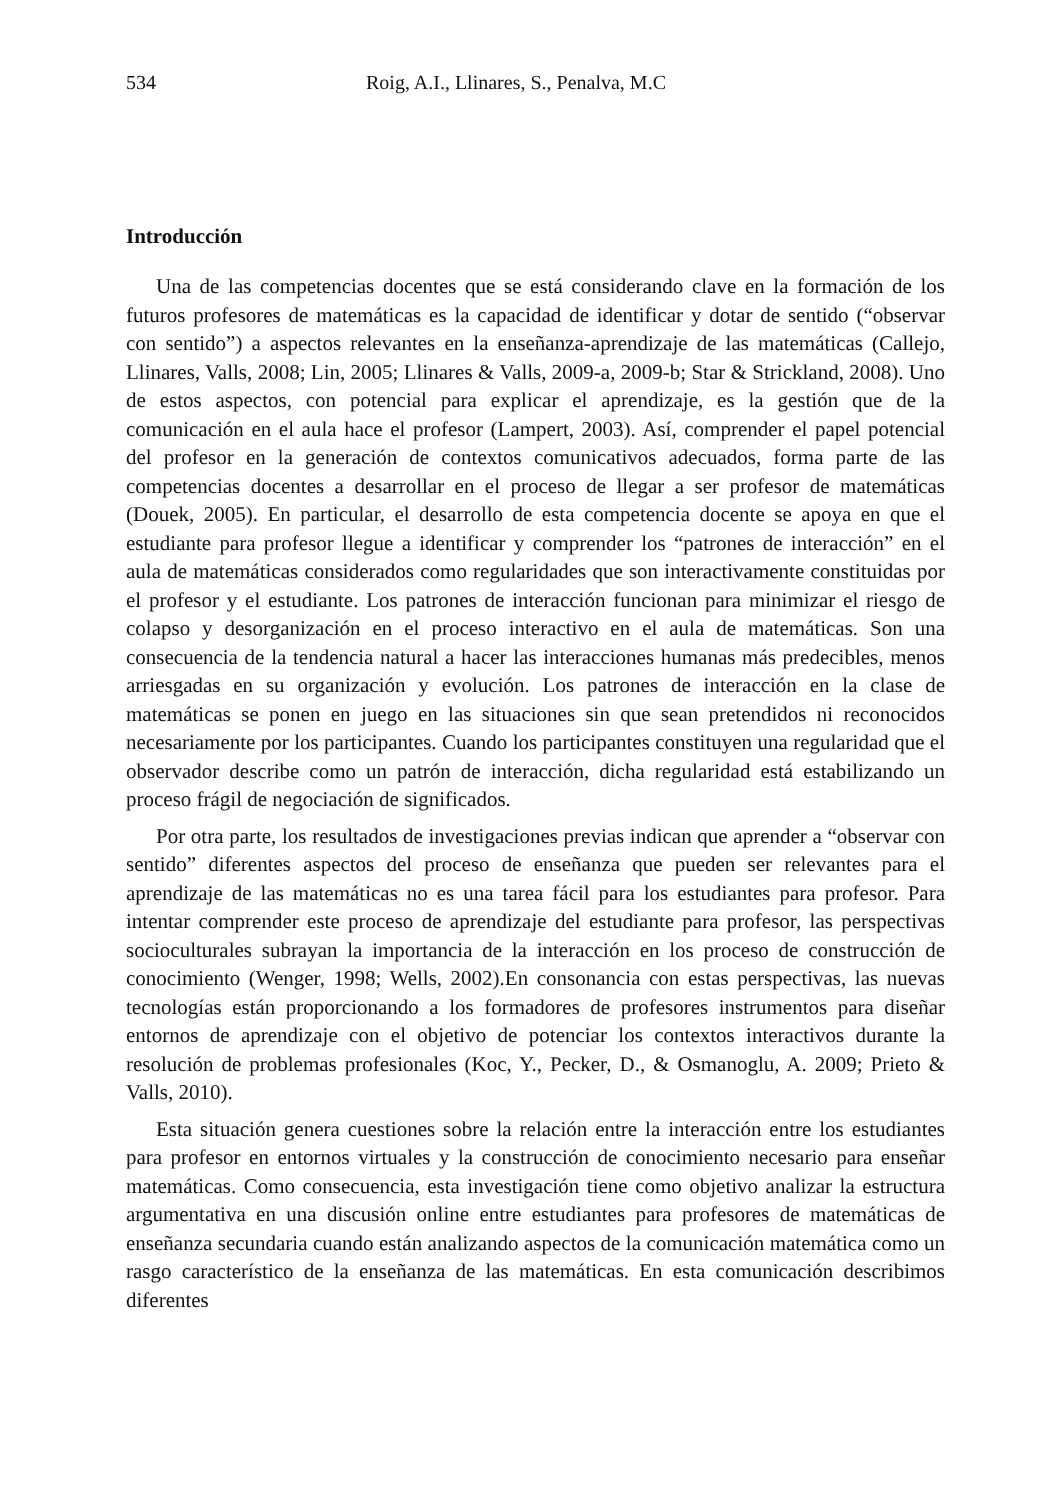534 Roig, A.I., Llinares, S., Penalva, M.C
Introducción
Una de las competencias docentes que se está considerando clave en la formación de los futuros profesores de matemáticas es la capacidad de identificar y dotar de sentido (“observar con sentido”) a aspectos relevantes en la enseñanza-aprendizaje de las matemáticas (Callejo, Llinares, Valls, 2008; Lin, 2005; Llinares & Valls, 2009-a, 2009-b; Star & Strickland, 2008). Uno de estos aspectos, con potencial para explicar el aprendizaje, es la gestión que de la comunicación en el aula hace el profesor (Lampert, 2003). Así, comprender el papel potencial del profesor en la generación de contextos comunicativos adecuados, forma parte de las competencias docentes a desarrollar en el proceso de llegar a ser profesor de matemáticas (Douek, 2005). En particular, el desarrollo de esta competencia docente se apoya en que el estudiante para profesor llegue a identificar y comprender los “patrones de interacción” en el aula de matemáticas considerados como regularidades que son interactivamente constituidas por el profesor y el estudiante. Los patrones de interacción funcionan para minimizar el riesgo de colapso y desorganización en el proceso interactivo en el aula de matemáticas. Son una consecuencia de la tendencia natural a hacer las interacciones humanas más predecibles, menos arriesgadas en su organización y evolución. Los patrones de interacción en la clase de matemáticas se ponen en juego en las situaciones sin que sean pretendidos ni reconocidos necesariamente por los participantes. Cuando los participantes constituyen una regularidad que el observador describe como un patrón de interacción, dicha regularidad está estabilizando un proceso frágil de negociación de significados.
Por otra parte, los resultados de investigaciones previas indican que aprender a “observar con sentido” diferentes aspectos del proceso de enseñanza que pueden ser relevantes para el aprendizaje de las matemáticas no es una tarea fácil para los estudiantes para profesor. Para intentar comprender este proceso de aprendizaje del estudiante para profesor, las perspectivas socioculturales subrayan la importancia de la interacción en los proceso de construcción de conocimiento (Wenger, 1998; Wells, 2002).En consonancia con estas perspectivas, las nuevas tecnologías están proporcionando a los formadores de profesores instrumentos para diseñar entornos de aprendizaje con el objetivo de potenciar los contextos interactivos durante la resolución de problemas profesionales (Koc, Y., Pecker, D., & Osmanoglu, A. 2009; Prieto & Valls, 2010).
Esta situación genera cuestiones sobre la relación entre la interacción entre los estudiantes para profesor en entornos virtuales y la construcción de conocimiento necesario para enseñar matemáticas. Como consecuencia, esta investigación tiene como objetivo analizar la estructura argumentativa en una discusión online entre estudiantes para profesores de matemáticas de enseñanza secundaria cuando están analizando aspectos de la comunicación matemática como un rasgo característico de la enseñanza de las matemáticas. En esta comunicación describimos diferentes